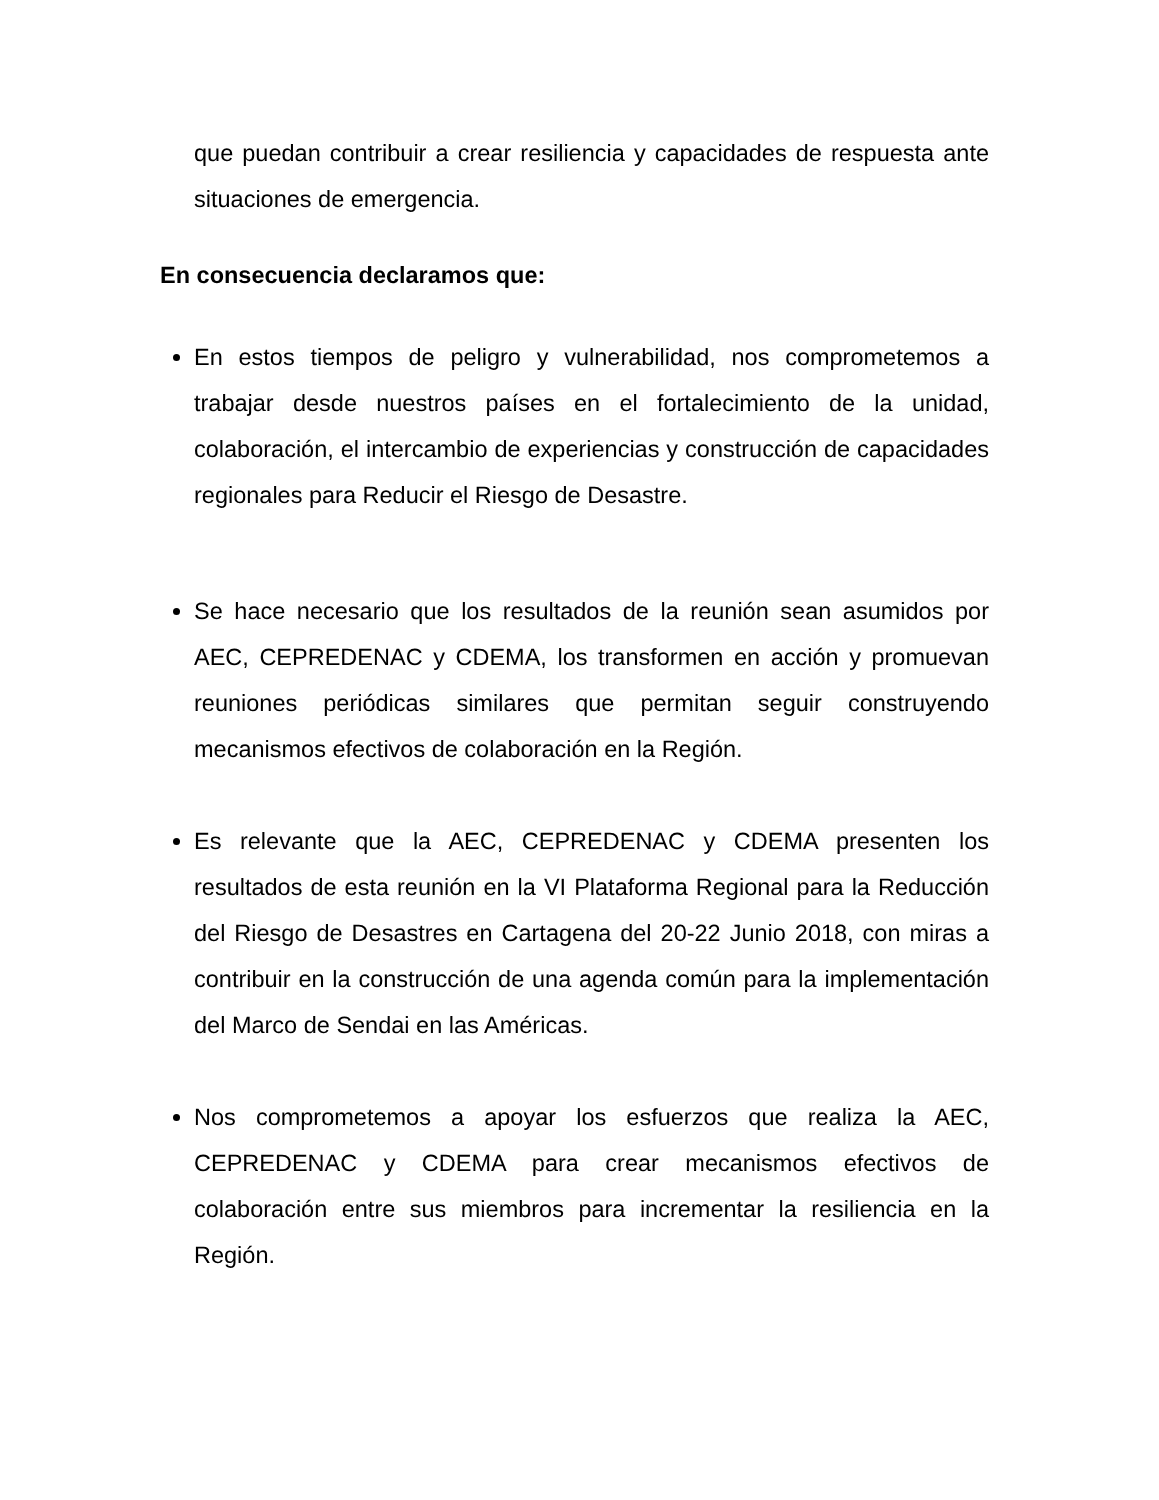que puedan contribuir a crear resiliencia y capacidades de respuesta ante situaciones de emergencia.
En consecuencia declaramos que:
En estos tiempos de peligro y vulnerabilidad, nos comprometemos a trabajar desde nuestros países en el fortalecimiento de la unidad, colaboración, el intercambio de experiencias y construcción de capacidades regionales para Reducir el Riesgo de Desastre.
Se hace necesario que los resultados de la reunión sean asumidos por AEC, CEPREDENAC y CDEMA, los transformen en acción y promuevan reuniones periódicas similares que permitan seguir construyendo mecanismos efectivos de colaboración en la Región.
Es relevante que la AEC, CEPREDENAC y CDEMA presenten los resultados de esta reunión en la VI Plataforma Regional para la Reducción del Riesgo de Desastres en Cartagena del 20-22 Junio 2018, con miras a contribuir en la construcción de una agenda común para la implementación del Marco de Sendai en las Américas.
Nos comprometemos a apoyar los esfuerzos que realiza la AEC, CEPREDENAC y CDEMA para crear mecanismos efectivos de colaboración entre sus miembros para incrementar la resiliencia en la Región.